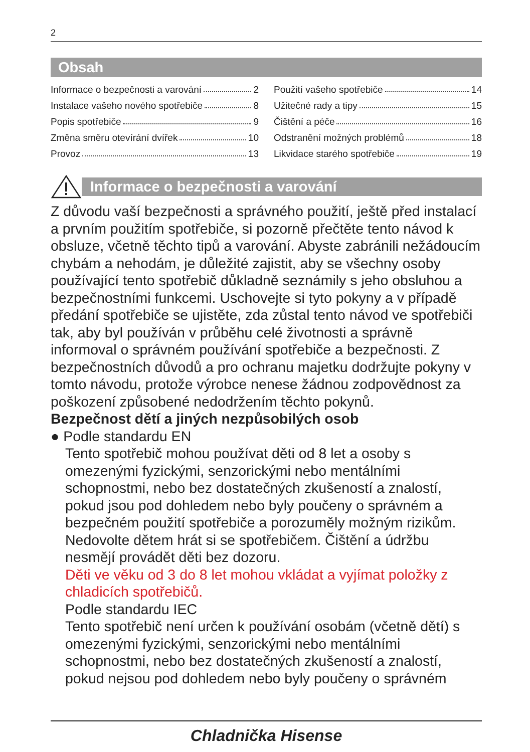2
Obsah
Informace o bezpečnosti a varování 2
Instalace vašeho nového spotřebiče 8
Popis spotřebiče 9
Změna směru otevírání dvířek 10
Provoz 13
Použití vašeho spotřebiče 14
Užitečné rady a tipy 15
Čištění a péče 16
Odstranění možných problémů 18
Likvidace starého spotřebiče 19
Informace o bezpečnosti a varování
Z důvodu vaší bezpečnosti a správného použití, ještě před instalací a prvním použitím spotřebiče, si pozorně přečtěte tento návod k obsluze, včetně těchto tipů a varování. Abyste zabránili nežádoucím chybám a nehodám, je důležité zajistit, aby se všechny osoby používající tento spotřebič důkladně seznámily s jeho obsluhou a bezpečnostními funkcemi. Uschovejte si tyto pokyny a v případě předání spotřebiče se ujistěte, zda zůstal tento návod ve spotřebiči tak, aby byl používán v průběhu celé životnosti a správně informoval o správném používání spotřebiče a bezpečnosti. Z bezpečnostních důvodů a pro ochranu majetku dodržujte pokyny v tomto návodu, protože výrobce nenese žádnou zodpovědnost za poškození způsobené nedodržením těchto pokynů.
Bezpečnost dětí a jiných nezpůsobilých osob
● Podle standardu EN
Tento spotřebič mohou používat děti od 8 let a osoby s omezenými fyzickými, senzorickými nebo mentálními schopnostmi, nebo bez dostatečných zkušeností a znalostí, pokud jsou pod dohledem nebo byly poučeny o správném a bezpečném použití spotřebiče a porozuměly možným rizikům. Nedovolte dětem hrát si se spotřebičem. Čištění a údržbu nesmějí provádět děti bez dozoru.
Děti ve věku od 3 do 8 let mohou vkládat a vyjímat položky z chladicích spotřebičů.
Podle standardu IEC
Tento spotřebič není určen k používání osobám (včetně dětí) s omezenými fyzickými, senzorickými nebo mentálními schopnostmi, nebo bez dostatečných zkušeností a znalostí, pokud nejsou pod dohledem nebo byly poučeny o správném
Chladnička Hisense